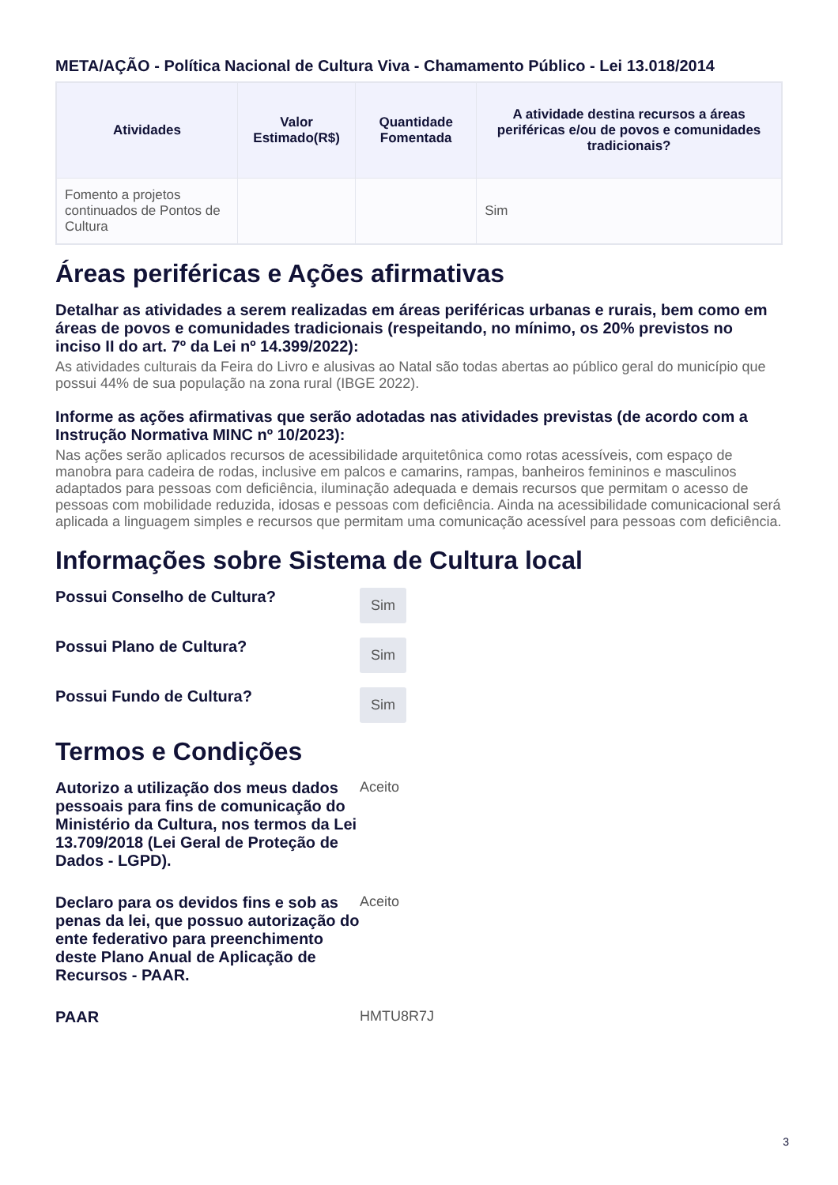META/AÇÃO - Política Nacional de Cultura Viva - Chamamento Público - Lei 13.018/2014
| Atividades | Valor Estimado(R$) | Quantidade Fomentada | A atividade destina recursos a áreas periféricas e/ou de povos e comunidades tradicionais? |
| --- | --- | --- | --- |
| Fomento a projetos continuados de Pontos de Cultura | | | Sim |
Áreas periféricas e Ações afirmativas
Detalhar as atividades a serem realizadas em áreas periféricas urbanas e rurais, bem como em áreas de povos e comunidades tradicionais (respeitando, no mínimo, os 20% previstos no inciso II do art. 7º da Lei nº 14.399/2022):
As atividades culturais da Feira do Livro e alusivas ao Natal são todas abertas ao público geral do município que possui 44% de sua população na zona rural (IBGE 2022).
Informe as ações afirmativas que serão adotadas nas atividades previstas (de acordo com a Instrução Normativa MINC nº 10/2023):
Nas ações serão aplicados recursos de acessibilidade arquitetônica como rotas acessíveis, com espaço de manobra para cadeira de rodas, inclusive em palcos e camarins, rampas, banheiros femininos e masculinos adaptados para pessoas com deficiência, iluminação adequada e demais recursos que permitam o acesso de pessoas com mobilidade reduzida, idosas e pessoas com deficiência. Ainda na acessibilidade comunicacional será aplicada a linguagem simples e recursos que permitam uma comunicação acessível para pessoas com deficiência.
Informações sobre Sistema de Cultura local
Possui Conselho de Cultura?
Sim
Possui Plano de Cultura?
Sim
Possui Fundo de Cultura?
Sim
Termos e Condições
Autorizo a utilização dos meus dados pessoais para fins de comunicação do Ministério da Cultura, nos termos da Lei 13.709/2018 (Lei Geral de Proteção de Dados - LGPD).
Aceito
Declaro para os devidos fins e sob as penas da lei, que possuo autorização do ente federativo para preenchimento deste Plano Anual de Aplicação de Recursos - PAAR.
Aceito
PAAR HMTU8R7J
3